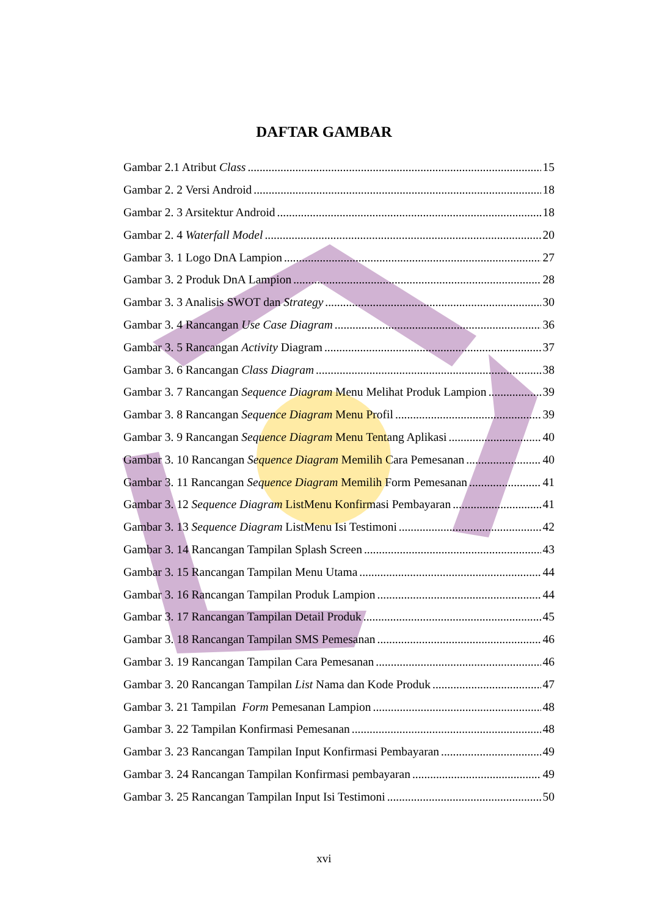DAFTAR GAMBAR
Gambar 2.1 Atribut Class 15
Gambar 2. 2 Versi Android 18
Gambar 2. 3 Arsitektur Android 18
Gambar 2. 4 Waterfall Model 20
Gambar 3. 1 Logo DnA Lampion 27
Gambar 3. 2 Produk DnA Lampion 28
Gambar 3. 3 Analisis SWOT dan Strategy 30
Gambar 3. 4 Rancangan Use Case Diagram 36
Gambar 3. 5 Rancangan Activity Diagram 37
Gambar 3. 6 Rancangan Class Diagram 38
Gambar 3. 7 Rancangan Sequence Diagram Menu Melihat Produk Lampion 39
Gambar 3. 8 Rancangan Sequence Diagram Menu Profil 39
Gambar 3. 9 Rancangan Sequence Diagram Menu Tentang Aplikasi 40
Gambar 3. 10 Rancangan Sequence Diagram Memilih Cara Pemesanan 40
Gambar 3. 11 Rancangan Sequence Diagram Memilih Form Pemesanan 41
Gambar 3. 12 Sequence Diagram ListMenu Konfirmasi Pembayaran 41
Gambar 3. 13 Sequence Diagram ListMenu Isi Testimoni 42
Gambar 3. 14 Rancangan Tampilan Splash Screen 43
Gambar 3. 15 Rancangan Tampilan Menu Utama 44
Gambar 3. 16 Rancangan Tampilan Produk Lampion 44
Gambar 3. 17 Rancangan Tampilan Detail Produk 45
Gambar 3. 18 Rancangan Tampilan SMS Pemesanan 46
Gambar 3. 19 Rancangan Tampilan Cara Pemesanan 46
Gambar 3. 20 Rancangan Tampilan List Nama dan Kode Produk 47
Gambar 3. 21 Tampilan Form Pemesanan Lampion 48
Gambar 3. 22 Tampilan Konfirmasi Pemesanan 48
Gambar 3. 23 Rancangan Tampilan Input Konfirmasi Pembayaran 49
Gambar 3. 24 Rancangan Tampilan Konfirmasi pembayaran 49
Gambar 3. 25 Rancangan Tampilan Input Isi Testimoni 50
xvi